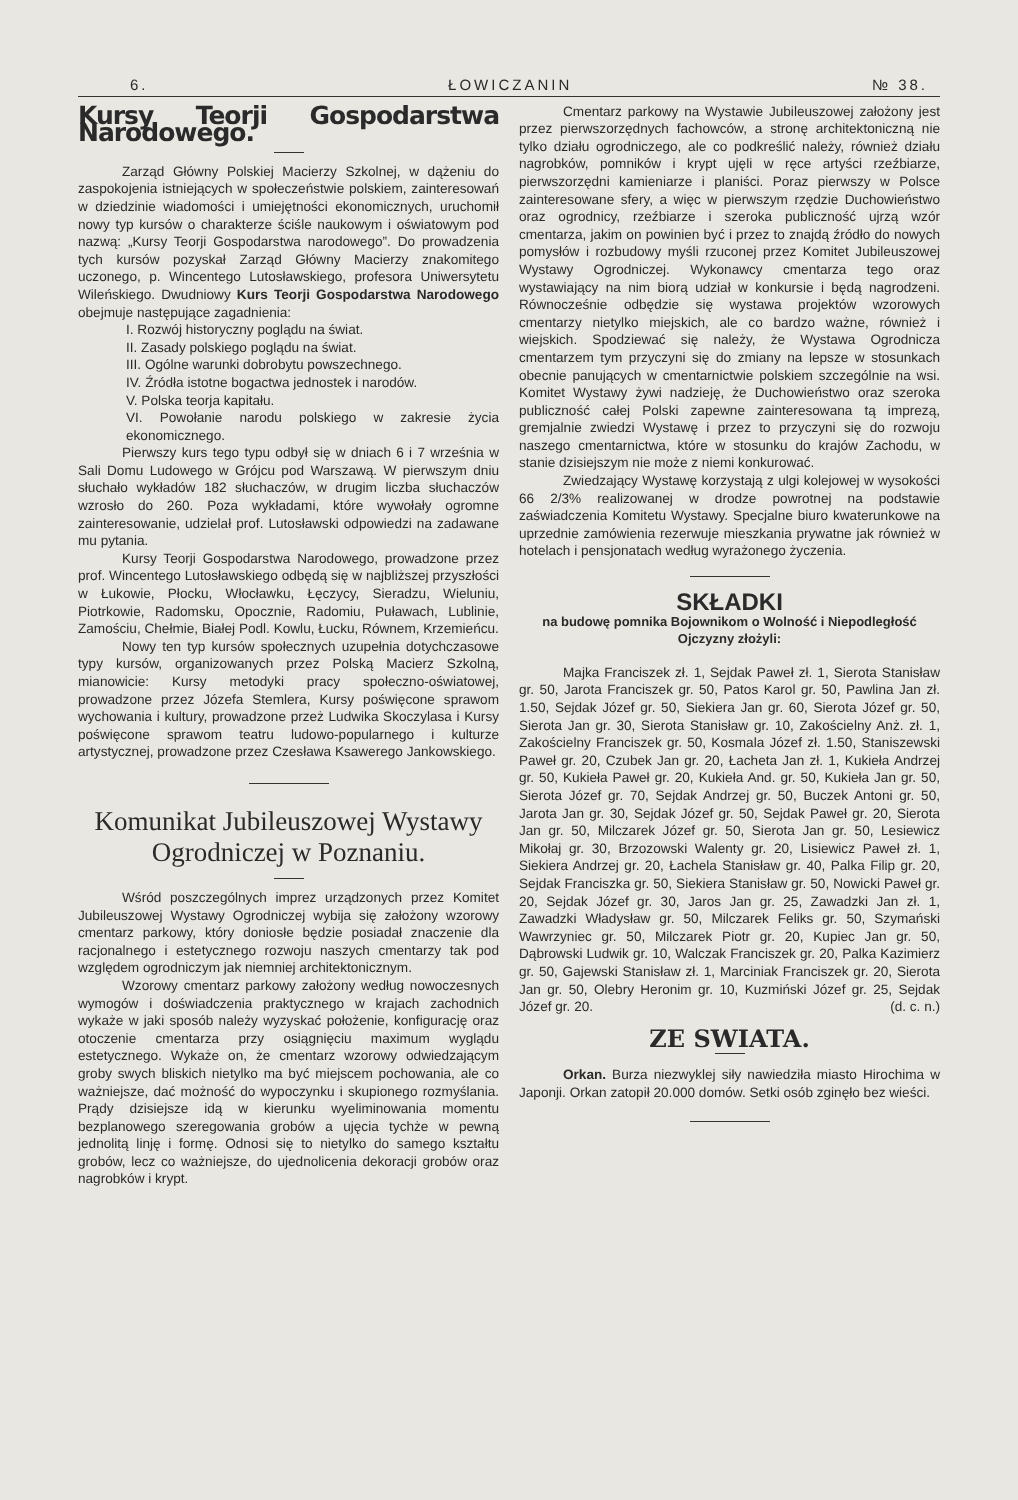6. ŁOWICZANIN № 38.
Kursy Teorji Gospodarstwa Narodowego.
Zarząd Główny Polskiej Macierzy Szkolnej, w dążeniu do zaspokojenia istniejących w społeczeństwie polskiem, zainteresowań w dziedzinie wiadomości i umiejętności ekonomicznych, uruchomił nowy typ kursów o charakterze ściśle naukowym i oświatowym pod nazwą: „Kursy Teorji Gospodarstwa narodowego”. Do prowadzenia tych kursów pozyskał Zarząd Główny Macierzy znakomitego uczonego, p. Wincentego Lutosławskiego, profesora Uniwersytetu Wileńskiego. Dwudniowy Kurs Teorji Gospodarstwa Narodowego obejmuje następujące zagadnienia:
I. Rozwój historyczny poglądu na świat.
II. Zasady polskiego poglądu na świat.
III. Ogólne warunki dobrobytu powszechnego.
IV. Źródła istotne bogactwa jednostek i narodów.
V. Polska teorja kapitału.
VI. Powołanie narodu polskiego w zakresie życia ekonomicznego.
Pierwszy kurs tego typu odbył się w dniach 6 i 7 września w Sali Domu Ludowego w Grójcu pod Warszawą. W pierwszym dniu słuchało wykładów 182 słuchaczów, w drugim liczba słuchaczów wzrosło do 260. Poza wykładami, które wywołały ogromne zainteresowanie, udzielał prof. Lutosławski odpowiedzi na zadawane mu pytania.
Kursy Teorji Gospodarstwa Narodowego, prowadzone przez prof. Wincentego Lutosławskiego odbędą się w najbliższej przyszłości w Łukowie, Płocku, Włocławku, Łęczycy, Sieradzu, Wieluniu, Piotrkowie, Radomsku, Opocznie, Radomiu, Puławach, Lublinie, Zamościu, Chełmie, Białej Podl. Kowlu, Łucku, Równem, Krzemieńcu.
Nowy ten typ kursów społecznych uzupełnia dotychczasowe typy kursów, organizowanych przez Polską Macierz Szkolną, mianowicie: Kursy metodyki pracy społeczno-oświatowej, prowadzone przez Józefa Stemlera, Kursy poświęcone sprawom wychowania i kultury, prowadzone przeż Ludwika Skoczylasa i Kursy poświęcone sprawom teatru ludowo-popularnego i kulturze artystycznej, prowadzone przez Czesława Ksawerego Jankowskiego.
Komunikat Jubileuszowej Wystawy Ogrodniczej w Poznaniu.
Wśród poszczególnych imprez urządzonych przez Komitet Jubileuszowej Wystawy Ogrodniczej wybija się założony wzorowy cmentarz parkowy, który doniosłe będzie posiadał znaczenie dla racjonalnego i estetycznego rozwoju naszych cmentarzy tak pod względem ogrodniczym jak niemniej architektonicznym.
Wzorowy cmentarz parkowy założony według nowoczesnych wymogów i doświadczenia praktycznego w krajach zachodnich wykaże w jaki sposób należy wyzyskać położenie, konfigurację oraz otoczenie cmentarza przy osiągnięciu maximum wyglądu estetycznego. Wykaże on, że cmentarz wzorowy odwiedzającym groby swych bliskich nietylko ma być miejscem pochowania, ale co ważniejsze, dać możność do wypoczynku i skupionego rozmyślania. Prądy dzisiejsze idą w kierunku wyeliminowania momentu bezplanowego szeregowania grobów a ujęcia tychże w pewną jednolitą linję i formę. Odnosi się to nietylko do samego kształtu grobów, lecz co ważniejsze, do ujednolicenia dekoracji grobów oraz nagrobków i krypt.
Cmentarz parkowy na Wystawie Jubileuszowej założony jest przez pierwszorzędnych fachowców, a stronę architektoniczną nie tylko działu ogrodniczego, ale co podkreślić należy, również działu nagrobków, pomników i krypt ujęli w ręce artyści rzeźbiarze, pierwszorzędni kamieniarze i planiści. Poraz pierwszy w Polsce zainteresowane sfery, a więc w pierwszym rzędzie Duchowieństwo oraz ogrodnicy, rzeźbiarze i szeroka publiczność ujrzą wzór cmentarza, jakim on powinien być i przez to znajdą źródło do nowych pomysłów i rozbudowy myśli rzuconej przez Komitet Jubileuszowej Wystawy Ogrodniczej. Wykonawcy cmentarza tego oraz wystawiający na nim biorą udział w konkursie i będą nagrodzeni. Równocześnie odbędzie się wystawa projektów wzorowych cmentarzy nietylko miejskich, ale co bardzo ważne, również i wiejskich. Spodziewać się należy, że Wystawa Ogrodnicza cmentarzem tym przyczyni się do zmiany na lepsze w stosunkach obecnie panujących w cmentarnictwie polskiem szczególnie na wsi. Komitet Wystawy żywi nadzieję, że Duchowieństwo oraz szeroka publiczność całej Polski zapewne zainteresowana tą imprezą, gremjalnie zwiedzi Wystawę i przez to przyczyni się do rozwoju naszego cmentarnictwa, które w stosunku do krajów Zachodu, w stanie dzisiejszym nie może z niemi konkurować.
Zwiedzający Wystawę korzystają z ulgi kolejowej w wysokości 66 2/3% realizowanej w drodze powrotnej na podstawie zaświadczenia Komitetu Wystawy. Specjalne biuro kwaterunkowe na uprzednie zamówienia rezerwuje mieszkania prywatne jak również w hotelach i pensjonatach według wyrażonego życzenia.
SKŁADKI
na budowę pomnika Bojownikom o Wolność i Niepodległość Ojczyzny złożyli:
Majka Franciszek zł. 1, Sejdak Paweł zł. 1, Sierota Stanisław gr. 50, Jarota Franciszek gr. 50, Patos Karol gr. 50, Pawlina Jan zł. 1.50, Sejdak Józef gr. 50, Siekiera Jan gr. 60, Sierota Józef gr. 50, Sierota Jan gr. 30, Sierota Stanisław gr. 10, Zakościelny Anż. zł. 1, Zakościelny Franciszek gr. 50, Kosmala Józef zł. 1.50, Staniszewski Paweł gr. 20, Czubek Jan gr. 20, Łacheta Jan zł. 1, Kukieła Andrzej gr. 50, Kukieła Paweł gr. 20, Kukieła And. gr. 50, Kukieła Jan gr. 50, Sierota Józef gr. 70, Sejdak Andrzej gr. 50, Buczek Antoni gr. 50, Jarota Jan gr. 30, Sejdak Józef gr. 50, Sejdak Paweł gr. 20, Sierota Jan gr. 50, Milczarek Józef gr. 50, Sierota Jan gr. 50, Lesiewicz Mikołaj gr. 30, Brzozowski Walenty gr. 20, Lisiewicz Paweł zł. 1, Siekiera Andrzej gr. 20, Łachela Stanisław gr. 40, Palka Filip gr. 20, Sejdak Franciszka gr. 50, Siekiera Stanisław gr. 50, Nowicki Paweł gr. 20, Sejdak Józef gr. 30, Jaros Jan gr. 25, Zawadzki Jan zł. 1, Zawadzki Władysław gr. 50, Milczarek Feliks gr. 50, Szymański Wawrzyniec gr. 50, Milczarek Piotr gr. 20, Kupiec Jan gr. 50, Dąbrowski Ludwik gr. 10, Walczak Franciszek gr. 20, Palka Kazimierz gr. 50, Gajewski Stanisław zł. 1, Marciniak Franciszek gr. 20, Sierota Jan gr. 50, Olebry Heronim gr. 10, Kuzmiński Józef gr. 25, Sejdak Józef gr. 20. (d. c. n.)
ZE SWIATA.
Orkan. Burza niezwyklej siły nawiedziła miasto Hirochima w Japonji. Orkan zatopił 20.000 domów. Setki osób zginęło bez wieści.